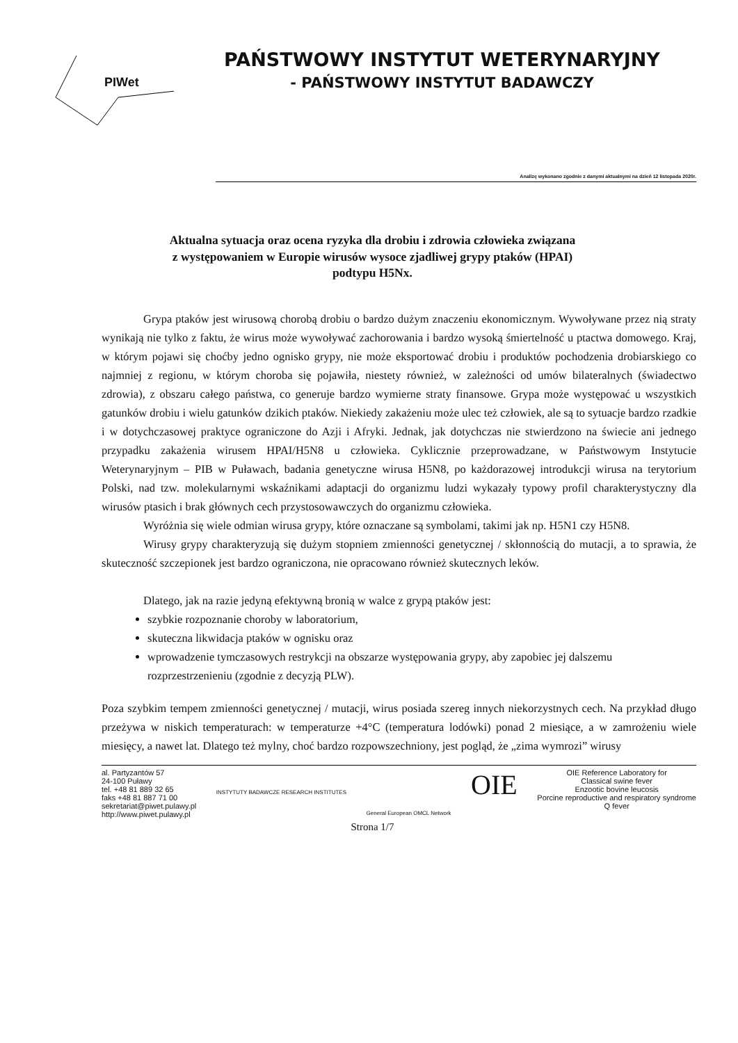PIWet
PAŃSTWOWY INSTYTUT WETERYNARYJNY
- PAŃSTWOWY INSTYTUT BADAWCZY
Analizę wykonano zgodnie z danymi aktualnymi na dzień 12 listopada 2020r.
Aktualna sytuacja oraz ocena ryzyka dla drobiu i zdrowia człowieka związana
z występowaniem w Europie wirusów wysoce zjadliwej grypy ptaków (HPAI)
podtypu H5Nx.
Grypa ptaków jest wirusową chorobą drobiu o bardzo dużym znaczeniu ekonomicznym. Wywoływane przez nią straty wynikają nie tylko z faktu, że wirus może wywoływać zachorowania i bardzo wysoką śmiertelność u ptactwa domowego. Kraj, w którym pojawi się choćby jedno ognisko grypy, nie może eksportować drobiu i produktów pochodzenia drobiarskiego co najmniej z regionu, w którym choroba się pojawiła, niestety również, w zależności od umów bilateralnych (świadectwo zdrowia), z obszaru całego państwa, co generuje bardzo wymierne straty finansowe. Grypa może występować u wszystkich gatunków drobiu i wielu gatunków dzikich ptaków. Niekiedy zakażeniu może ulec też człowiek, ale są to sytuacje bardzo rzadkie i w dotychczasowej praktyce ograniczone do Azji i Afryki. Jednak, jak dotychczas nie stwierdzono na świecie ani jednego przypadku zakażenia wirusem HPAI/H5N8 u człowieka. Cyklicznie przeprowadzane, w Państwowym Instytucie Weterynaryjnym – PIB w Puławach, badania genetyczne wirusa H5N8, po każdorazowej introdukcji wirusa na terytorium Polski, nad tzw. molekularnymi wskaźnikami adaptacji do organizmu ludzi wykazały typowy profil charakterystyczny dla wirusów ptasich i brak głównych cech przystosowawczych do organizmu człowieka.
Wyróżnia się wiele odmian wirusa grypy, które oznaczane są symbolami, takimi jak np. H5N1 czy H5N8.
Wirusy grypy charakteryzują się dużym stopniem zmienności genetycznej / skłonnością do mutacji, a to sprawia, że skuteczność szczepionek jest bardzo ograniczona, nie opracowano również skutecznych leków.
Dlatego, jak na razie jedyną efektywną bronią w walce z grypą ptaków jest:
szybkie rozpoznanie choroby w laboratorium,
skuteczna likwidacja ptaków w ognisku oraz
wprowadzenie tymczasowych restrykcji na obszarze występowania grypy, aby zapobiec jej dalszemu rozprzestrzenieniu (zgodnie z decyzją PLW).
Poza szybkim tempem zmienności genetycznej / mutacji, wirus posiada szereg innych niekorzystnych cech. Na przykład długo przeżywa w niskich temperaturach: w temperaturze +4°C (temperatura lodówki) ponad 2 miesiące, a w zamrożeniu wiele miesięcy, a nawet lat. Dlatego też mylny, choć bardzo rozpowszechniony, jest pogląd, że „zima wymrozi” wirusy
al. Partyzantów 57
24-100 Puławy
tel. +48 81 889 32 65
faks +48 81 887 71 00
sekretariat@piwet.pulawy.pl
http://www.piwet.pulawy.pl
INSTYTUTY BADAWCZE RESEARCH INSTITUTES
General European OMCL Network
OIE
OIE Reference Laboratory for
Classical swine fever
Enzootic bovine leucosis
Porcine reproductive and respiratory syndrome
Q fever
Strona 1/7